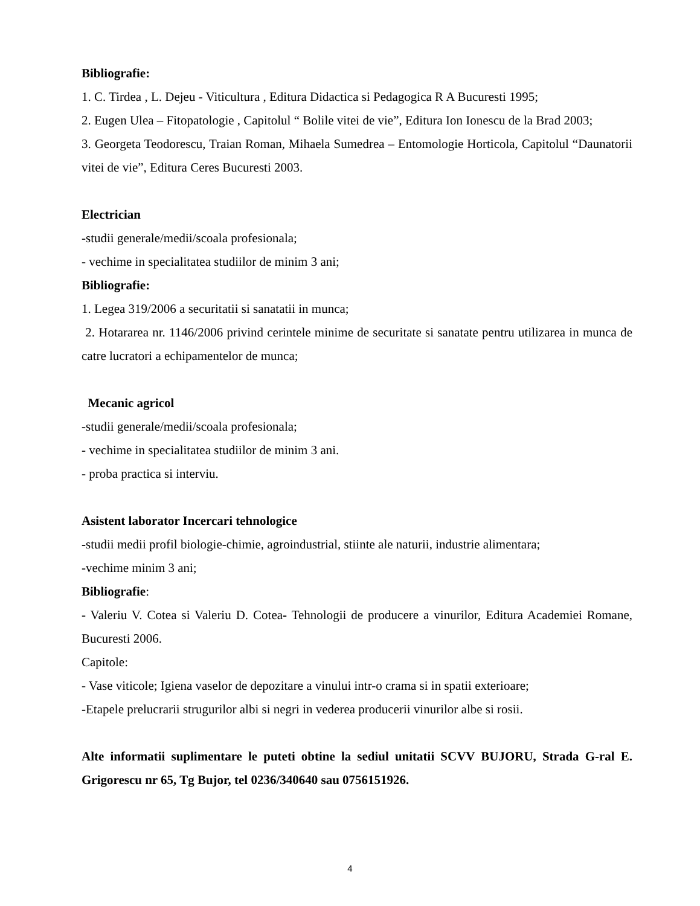Bibliografie:
1. C. Tirdea , L. Dejeu - Viticultura , Editura Didactica si Pedagogica R A Bucuresti 1995;
2. Eugen Ulea – Fitopatologie , Capitolul “ Bolile vitei de vie”, Editura Ion Ionescu de la Brad 2003;
3. Georgeta Teodorescu, Traian Roman, Mihaela Sumedrea – Entomologie Horticola, Capitolul “Daunatorii vitei de vie”, Editura Ceres Bucuresti 2003.
Electrician
-studii generale/medii/scoala profesionala;
- vechime in specialitatea studiilor de minim 3 ani;
Bibliografie:
1. Legea 319/2006 a securitatii si sanatatii in munca;
2. Hotararea nr. 1146/2006 privind cerintele minime de securitate si sanatate pentru utilizarea in munca de catre lucratori a echipamentelor de munca;
Mecanic agricol
-studii generale/medii/scoala profesionala;
- vechime in specialitatea studiilor de minim 3 ani.
- proba practica si interviu.
Asistent laborator Incercari tehnologice
-studii medii profil biologie-chimie, agroindustrial, stiinte ale naturii, industrie alimentara;
-vechime minim 3 ani;
Bibliografie:
- Valeriu V. Cotea si Valeriu D. Cotea- Tehnologii de producere a vinurilor, Editura Academiei Romane, Bucuresti 2006.
Capitole:
- Vase viticole; Igiena vaselor de depozitare a vinului intr-o crama si in spatii exterioare;
-Etapele prelucrarii strugurilor albi si negri in vederea producerii vinurilor albe si rosii.
Alte informatii suplimentare le puteti obtine la sediul unitatii SCVV BUJORU, Strada G-ral E. Grigorescu nr 65, Tg Bujor, tel 0236/340640 sau 0756151926.
4